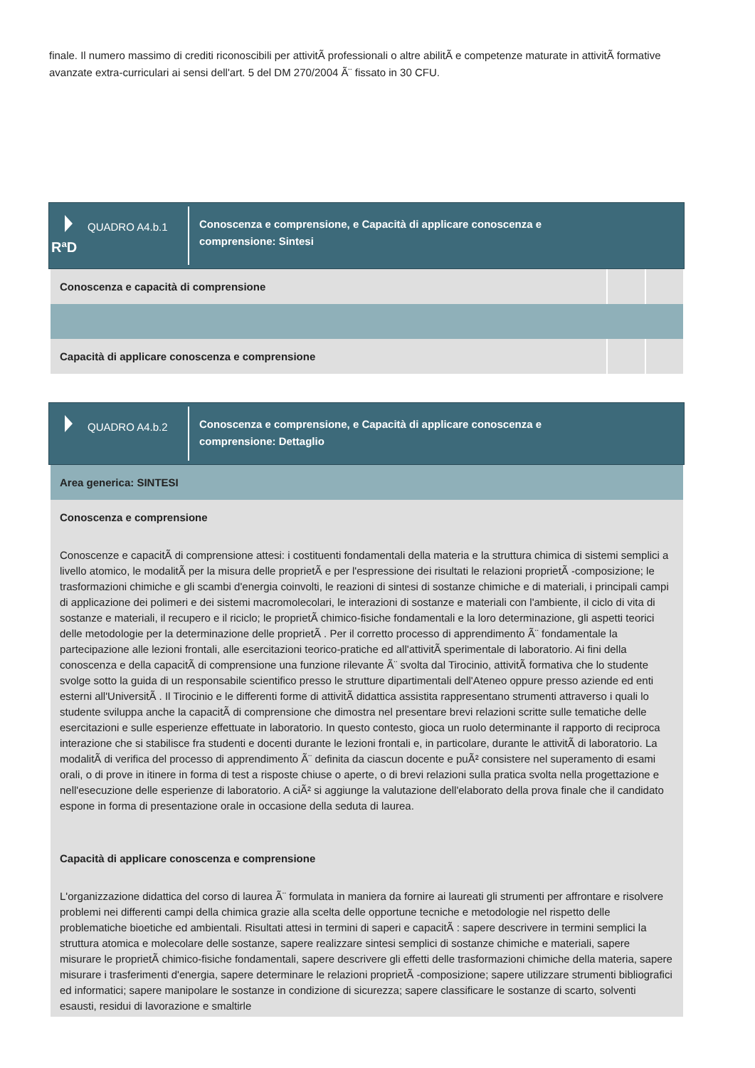finale. Il numero massimo di crediti riconoscibili per attivitÃ professionali o altre abilitÃ e competenze maturate in attivitÃ formative avanzate extra-curriculari ai sensi dell'art. 5 del DM 270/2004 Ã¨ fissato in 30 CFU.
QUADRO A4.b.1
RªD
Conoscenza e comprensione, e Capacità di applicare conoscenza e
comprensione: Sintesi
| Conoscenza e capacità di comprensione | | |
| Capacità di applicare conoscenza e comprensione | | |
QUADRO A4.b.2
Conoscenza e comprensione, e Capacità di applicare conoscenza e
comprensione: Dettaglio
Area generica: SINTESI
Conoscenza e comprensione
Conoscenze e capacitÃ di comprensione attesi: i costituenti fondamentali della materia e la struttura chimica di sistemi semplici a livello atomico, le modalitÃ per la misura delle proprietÃ e per l'espressione dei risultati le relazioni proprietÃ -composizione; le trasformazioni chimiche e gli scambi d'energia coinvolti, le reazioni di sintesi di sostanze chimiche e di materiali, i principali campi di applicazione dei polimeri e dei sistemi macromolecolari, le interazioni di sostanze e materiali con l'ambiente, il ciclo di vita di sostanze e materiali, il recupero e il riciclo; le proprietÃ chimico-fisiche fondamentali e la loro determinazione, gli aspetti teorici delle metodologie per la determinazione delle proprietÃ . Per il corretto processo di apprendimento Ã¨ fondamentale la partecipazione alle lezioni frontali, alle esercitazioni teorico-pratiche ed all'attivitÃ sperimentale di laboratorio. Ai fini della conoscenza e della capacitÃ di comprensione una funzione rilevante Ã¨ svolta dal Tirocinio, attivitÃ formativa che lo studente svolge sotto la guida di un responsabile scientifico presso le strutture dipartimentali dell'Ateneo oppure presso aziende ed enti esterni all'UniversitÃ . Il Tirocinio e le differenti forme di attivitÃ didattica assistita rappresentano strumenti attraverso i quali lo studente sviluppa anche la capacitÃ di comprensione che dimostra nel presentare brevi relazioni scritte sulle tematiche delle esercitazioni e sulle esperienze effettuate in laboratorio. In questo contesto, gioca un ruolo determinante il rapporto di reciproca interazione che si stabilisce fra studenti e docenti durante le lezioni frontali e, in particolare, durante le attivitÃ di laboratorio. La modalitÃ di verifica del processo di apprendimento Ã¨ definita da ciascun docente e puÃ² consistere nel superamento di esami orali, o di prove in itinere in forma di test a risposte chiuse o aperte, o di brevi relazioni sulla pratica svolta nella progettazione e nell'esecuzione delle esperienze di laboratorio. A ciÃ² si aggiunge la valutazione dell'elaborato della prova finale che il candidato espone in forma di presentazione orale in occasione della seduta di laurea.
Capacità di applicare conoscenza e comprensione
L'organizzazione didattica del corso di laurea Ã¨ formulata in maniera da fornire ai laureati gli strumenti per affrontare e risolvere problemi nei differenti campi della chimica grazie alla scelta delle opportune tecniche e metodologie nel rispetto delle problematiche bioetiche ed ambientali. Risultati attesi in termini di saperi e capacitÃ : sapere descrivere in termini semplici la struttura atomica e molecolare delle sostanze, sapere realizzare sintesi semplici di sostanze chimiche e materiali, sapere misurare le proprietÃ chimico-fisiche fondamentali, sapere descrivere gli effetti delle trasformazioni chimiche della materia, sapere misurare i trasferimenti d'energia, sapere determinare le relazioni proprietÃ -composizione; sapere utilizzare strumenti bibliografici ed informatici; sapere manipolare le sostanze in condizione di sicurezza; sapere classificare le sostanze di scarto, solventi esausti, residui di lavorazione e smaltirle